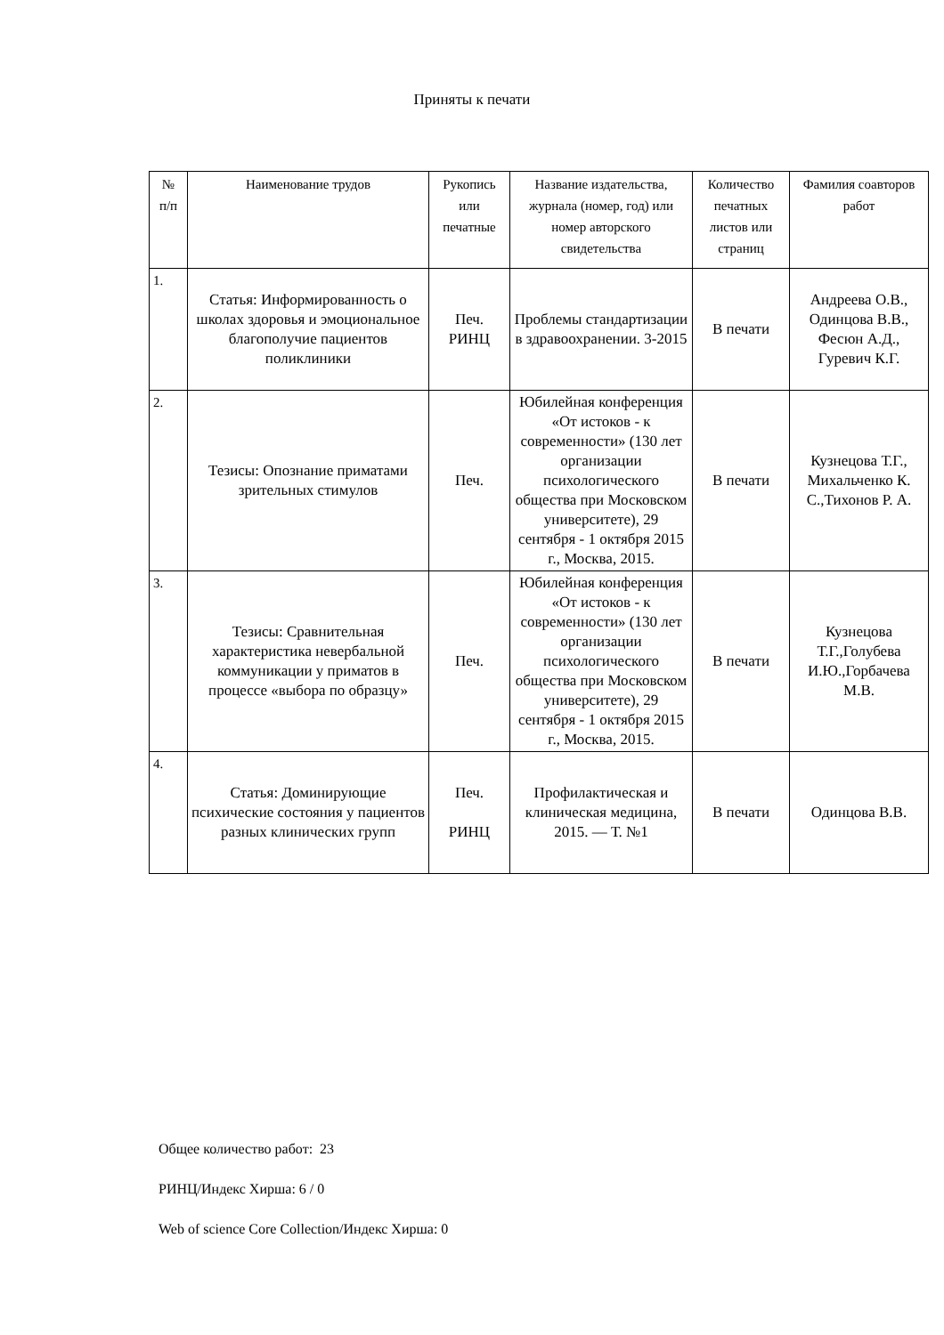Приняты к печати
| № п/п | Наименование трудов | Рукопись или печатные | Название издательства, журнала (номер, год) или номер авторского свидетельства | Количество печатных листов или страниц | Фамилия соавторов работ |
| --- | --- | --- | --- | --- | --- |
| 1. | Статья: Информированность о школах здоровья и эмоциональное благополучие пациентов поликлиники | Печ. РИНЦ | Проблемы стандартизации в здравоохранении. 3-2015 | В печати | Андреева О.В., Одинцова В.В., Фесюн А.Д., Гуревич К.Г. |
| 2. | Тезисы: Опознание приматами зрительных стимулов | Печ. | Юбилейная конференция «От истоков - к современности» (130 лет организации психологического общества при Московском университете), 29 сентября - 1 октября 2015 г., Москва, 2015. | В печати | Кузнецова Т.Г., Михальченко К. С.,Тихонов Р. А. |
| 3. | Тезисы: Сравнительная характеристика невербальной коммуникации у приматов в процессе «выбора по образцу» | Печ. | Юбилейная конференция «От истоков - к современности» (130 лет организации психологического общества при Московском университете), 29 сентября - 1 октября 2015 г., Москва, 2015. | В печати | Кузнецова Т.Г.,Голубева И.Ю.,Горбачева М.В. |
| 4. | Статья: Доминирующие психические состояния у пациентов разных клинических групп | Печ. РИНЦ | Профилактическая и клиническая медицина, 2015. — Т. №1 | В печати | Одинцова В.В. |
Общее количество работ: 23
РИНЦ/Индекс Хирша: 6 / 0
Web of science Core Collection/Индекс Хирша: 0